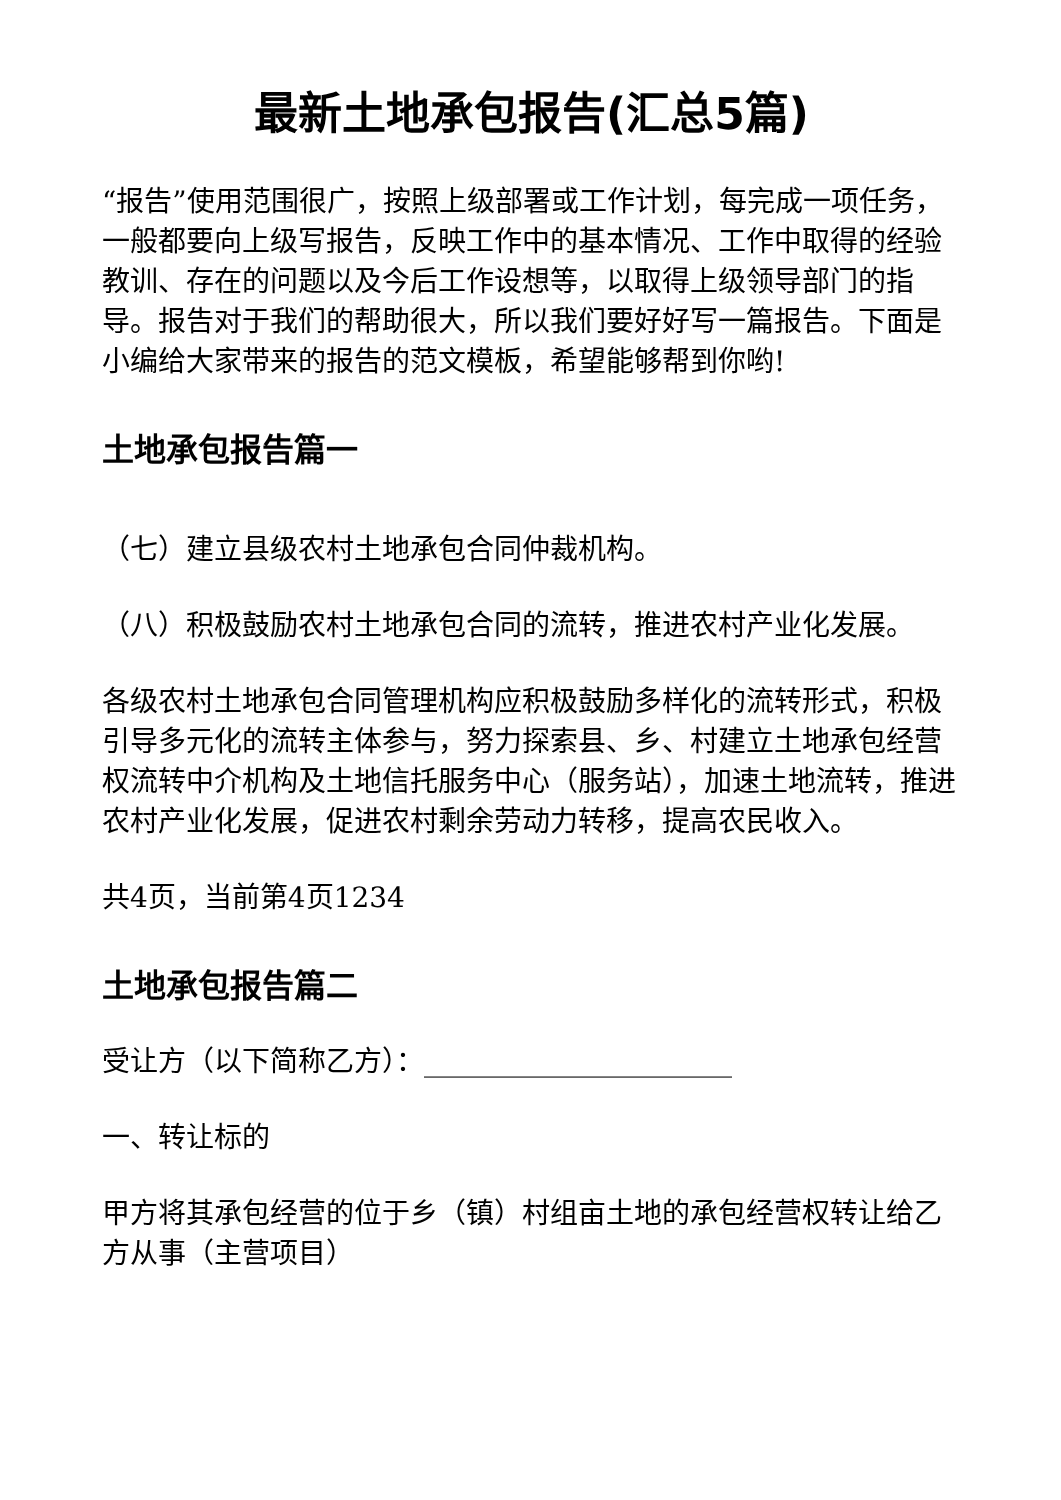最新土地承包报告(汇总5篇)
“报告”使用范围很广，按照上级部署或工作计划，每完成一项任务，一般都要向上级写报告，反映工作中的基本情况、工作中取得的经验教训、存在的问题以及今后工作设想等，以取得上级领导部门的指导。报告对于我们的帮助很大，所以我们要好好写一篇报告。下面是小编给大家带来的报告的范文模板，希望能够帮到你哟!
土地承包报告篇一
（七）建立县级农村土地承包合同仲裁机构。
（八）积极鼓励农村土地承包合同的流转，推进农村产业化发展。
各级农村土地承包合同管理机构应积极鼓励多样化的流转形式，积极引导多元化的流转主体参与，努力探索县、乡、村建立土地承包经营权流转中介机构及土地信托服务中心（服务站），加速土地流转，推进农村产业化发展，促进农村剩余劳动力转移，提高农民收入。
共4页，当前第4页1234
土地承包报告篇二
受让方（以下简称乙方）：______________________
一、转让标的
甲方将其承包经营的位于乡（镇）村组亩土地的承包经营权转让给乙方从事（主营项目）